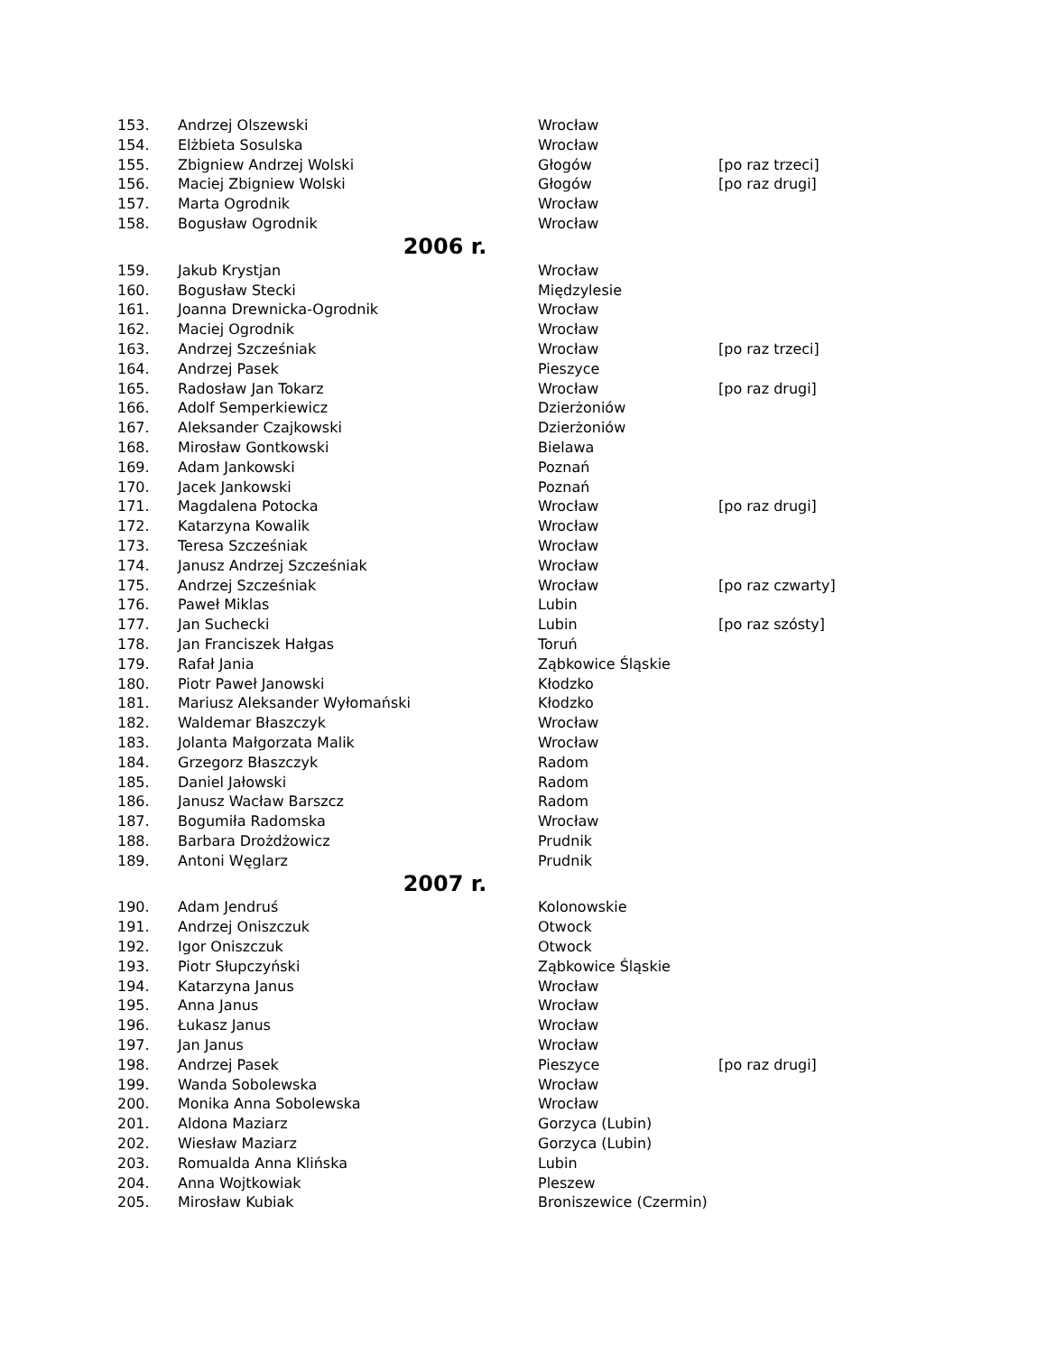| 153. | Andrzej Olszewski | Wrocław | |
| 154. | Elżbieta Sosulska | Wrocław | |
| 155. | Zbigniew Andrzej Wolski | Głogów | [po raz trzeci] |
| 156. | Maciej Zbigniew Wolski | Głogów | [po raz drugi] |
| 157. | Marta Ogrodnik | Wrocław | |
| 158. | Bogusław Ogrodnik | Wrocław | |
| 2006 r. | | | |
| 159. | Jakub Krystjan | Wrocław | |
| 160. | Bogusław Stecki | Międzylesie | |
| 161. | Joanna Drewnicka-Ogrodnik | Wrocław | |
| 162. | Maciej Ogrodnik | Wrocław | |
| 163. | Andrzej Szcześniak | Wrocław | [po raz trzeci] |
| 164. | Andrzej Pasek | Pieszyce | |
| 165. | Radosław Jan Tokarz | Wrocław | [po raz drugi] |
| 166. | Adolf Semperkiewicz | Dzierżoniów | |
| 167. | Aleksander Czajkowski | Dzierżoniów | |
| 168. | Mirosław Gontkowski | Bielawa | |
| 169. | Adam Jankowski | Poznań | |
| 170. | Jacek Jankowski | Poznań | |
| 171. | Magdalena Potocka | Wrocław | [po raz drugi] |
| 172. | Katarzyna Kowalik | Wrocław | |
| 173. | Teresa Szcześniak | Wrocław | |
| 174. | Janusz Andrzej Szcześniak | Wrocław | |
| 175. | Andrzej Szcześniak | Wrocław | [po raz czwarty] |
| 176. | Paweł Miklas | Lubin | |
| 177. | Jan Suchecki | Lubin | [po raz szósty] |
| 178. | Jan Franciszek Hałgas | Toruń | |
| 179. | Rafał Jania | Ząbkowice Śląskie | |
| 180. | Piotr Paweł Janowski | Kłodzko | |
| 181. | Mariusz Aleksander Wyłomański | Kłodzko | |
| 182. | Waldemar Błaszczyk | Wrocław | |
| 183. | Jolanta Małgorzata Malik | Wrocław | |
| 184. | Grzegorz Błaszczyk | Radom | |
| 185. | Daniel Jałowski | Radom | |
| 186. | Janusz Wacław Barszcz | Radom | |
| 187. | Bogumiła Radomska | Wrocław | |
| 188. | Barbara Drożdżowicz | Prudnik | |
| 189. | Antoni Węglarz | Prudnik | |
| 2007 r. | | | |
| 190. | Adam Jendruś | Kolonowskie | |
| 191. | Andrzej Oniszczuk | Otwock | |
| 192. | Igor Oniszczuk | Otwock | |
| 193. | Piotr Słupczyński | Ząbkowice Śląskie | |
| 194. | Katarzyna Janus | Wrocław | |
| 195. | Anna Janus | Wrocław | |
| 196. | Łukasz Janus | Wrocław | |
| 197. | Jan Janus | Wrocław | |
| 198. | Andrzej Pasek | Pieszyce | [po raz drugi] |
| 199. | Wanda Sobolewska | Wrocław | |
| 200. | Monika Anna Sobolewska | Wrocław | |
| 201. | Aldona Maziarz | Gorzyca (Lubin) | |
| 202. | Wiesław Maziarz | Gorzyca (Lubin) | |
| 203. | Romualda Anna Klińska | Lubin | |
| 204. | Anna Wojtkowiak | Pleszew | |
| 205. | Mirosław Kubiak | Broniszewice (Czermin) | |